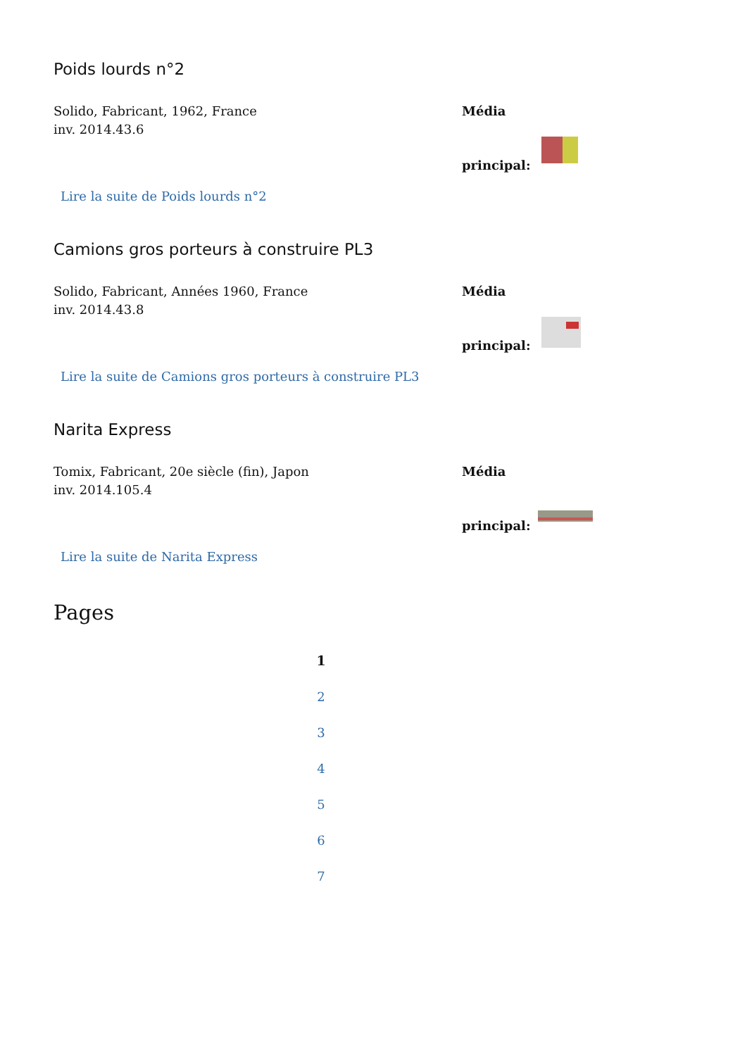Poids lourds n°2
Solido, Fabricant, 1962, France
inv. 2014.43.6
Média
principal:
Lire la suite de Poids lourds n°2
Camions gros porteurs à construire PL3
Solido, Fabricant, Années 1960, France
inv. 2014.43.8
Média
principal:
Lire la suite de Camions gros porteurs à construire PL3
Narita Express
Tomix, Fabricant, 20e siècle (fin), Japon
inv. 2014.105.4
Média
principal:
Lire la suite de Narita Express
Pages
1
2
3
4
5
6
7